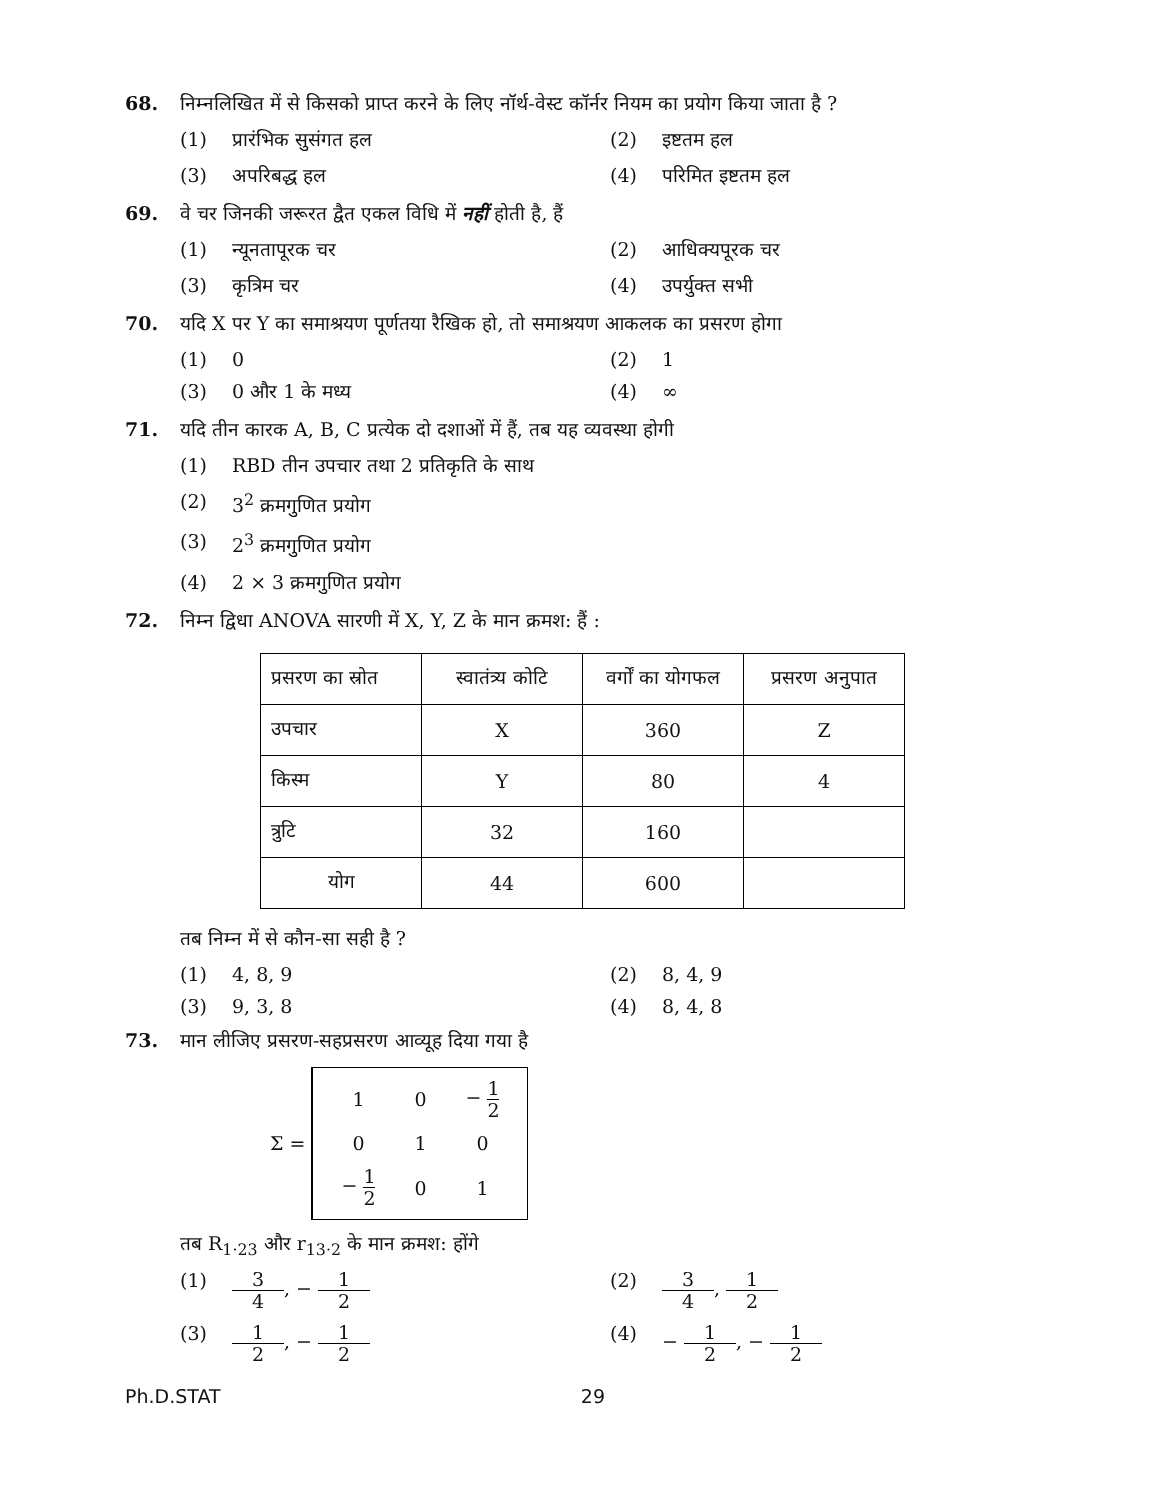68. निम्नलिखित में से किसको प्राप्त करने के लिए नॉर्थ-वेस्ट कॉर्नर नियम का प्रयोग किया जाता है ?
(1) प्रारंभिक सुसंगत हल
(2) इष्टतम हल
(3) अपरिबद्ध हल
(4) परिमित इष्टतम हल
69. वे चर जिनकी जरूरत द्वैत एकल विधि में नहीं होती है, हैं
(1) न्यूनतापूरक चर
(2) आधिक्यपूरक चर
(3) कृत्रिम चर
(4) उपर्युक्त सभी
70. यदि X पर Y का समाश्रयण पूर्णतया रैखिक हो, तो समाश्रयण आकलक का प्रसरण होगा
(1) 0
(2) 1
(3) 0 और 1 के मध्य
(4) ∞
71. यदि तीन कारक A, B, C प्रत्येक दो दशाओं में हैं, तब यह व्यवस्था होगी
(1) RBD तीन उपचार तथा 2 प्रतिकृति के साथ
(2) 3<sup>2</sup> क्रमगुणित प्रयोग
(3) 2<sup>3</sup> क्रमगुणित प्रयोग
(4) 2 × 3 क्रमगुणित प्रयोग
72. निम्न द्विधा ANOVA सारणी में X, Y, Z के मान क्रमश: हैं :
| प्रसरण का स्रोत | स्वातंत्र्य कोटि | वर्गों का योगफल | प्रसरण अनुपात |
| --- | --- | --- | --- |
| उपचार | X | 360 | Z |
| किस्म | Y | 80 | 4 |
| त्रुटि | 32 | 160 | |
| योग | 44 | 600 | |
तब निम्न में से कौन-सा सही है ?
(1) 4, 8, 9
(2) 8, 4, 9
(3) 9, 3, 8
(4) 8, 4, 8
73. मान लीजिए प्रसरण-सहप्रसरण आव्यूह दिया गया है
Σ =
| 1 | 0 | − 1 2 |
| 0 | 1 | 0 |
| − 1 2 | 0 | 1 |
तब R<sub>1·23</sub> और r<sub>13·2</sub> के मान क्रमश: होंगे
(1) 3 4, − 1 2
(2) 3 4, 1 2
(3) 1 2, − 1 2
(4) − 1 2, − 1 2
Ph.D.STAT 29